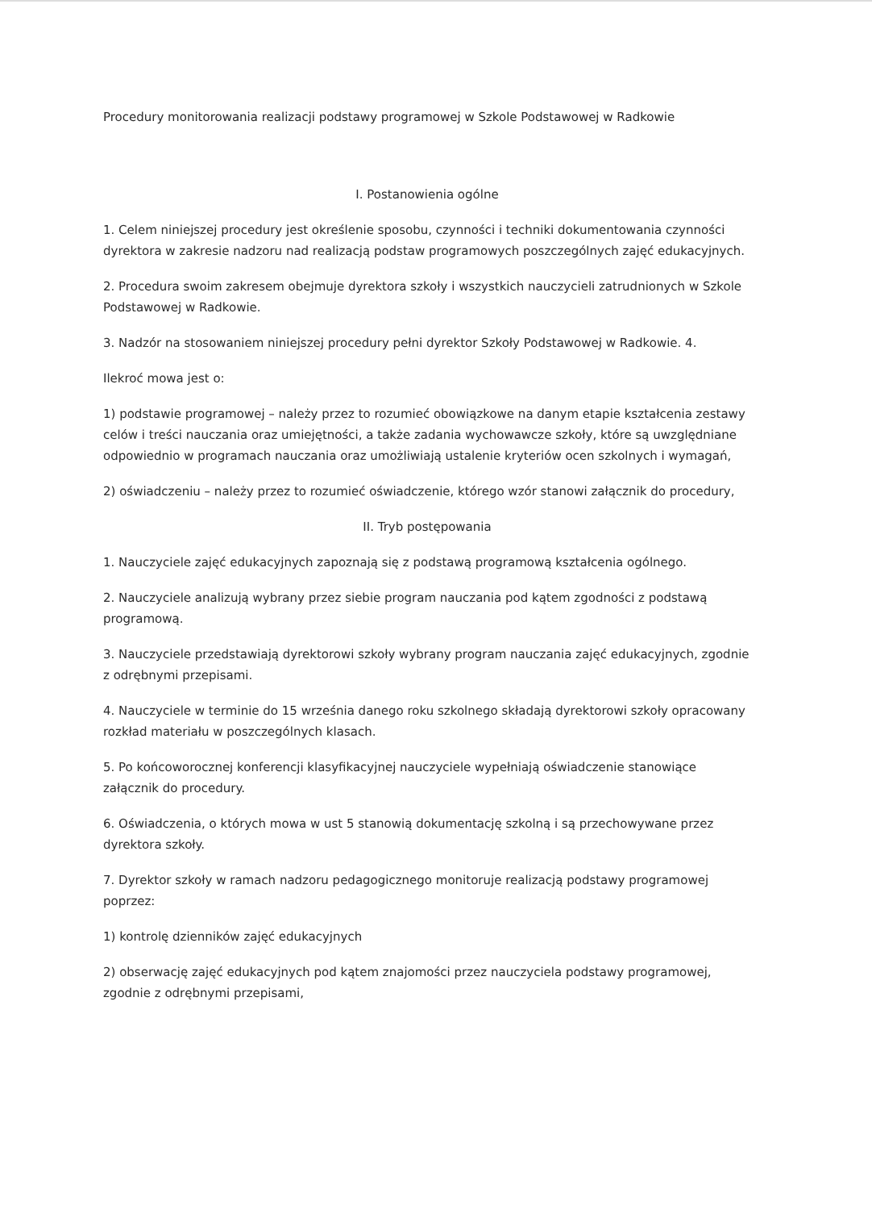Procedury monitorowania realizacji podstawy programowej w Szkole Podstawowej w Radkowie
I. Postanowienia ogólne
1. Celem niniejszej procedury jest określenie sposobu, czynności i techniki dokumentowania czynności dyrektora w zakresie nadzoru nad realizacją podstaw programowych poszczególnych zajęć edukacyjnych.
2. Procedura swoim zakresem obejmuje dyrektora szkoły i wszystkich nauczycieli zatrudnionych w Szkole Podstawowej w Radkowie.
3. Nadzór na stosowaniem niniejszej procedury pełni dyrektor Szkoły Podstawowej w Radkowie. 4.
Ilekroć mowa jest o:
1) podstawie programowej – należy przez to rozumieć obowiązkowe na danym etapie kształcenia zestawy celów i treści nauczania oraz umiejętności, a także zadania wychowawcze szkoły, które są uwzględniane odpowiednio w programach nauczania oraz umożliwiają ustalenie kryteriów ocen szkolnych i wymagań,
2) oświadczeniu – należy przez to rozumieć oświadczenie, którego wzór stanowi załącznik do procedury,
II. Tryb postępowania
1. Nauczyciele zajęć edukacyjnych zapoznają się z podstawą programową kształcenia ogólnego.
2. Nauczyciele analizują wybrany przez siebie program nauczania pod kątem zgodności z podstawą programową.
3. Nauczyciele przedstawiają dyrektorowi szkoły wybrany program nauczania zajęć edukacyjnych, zgodnie z odrębnymi przepisami.
4. Nauczyciele w terminie do 15 września danego roku szkolnego składają dyrektorowi szkoły opracowany rozkład materiału w poszczególnych klasach.
5. Po końcoworocznej konferencji klasyfikacyjnej nauczyciele wypełniają oświadczenie stanowiące załącznik do procedury.
6. Oświadczenia, o których mowa w ust 5 stanowią dokumentację szkolną i są przechowywane przez dyrektora szkoły.
7. Dyrektor szkoły w ramach nadzoru pedagogicznego monitoruje realizacją podstawy programowej poprzez:
1) kontrolę dzienników zajęć edukacyjnych
2) obserwację zajęć edukacyjnych pod kątem znajomości przez nauczyciela podstawy programowej, zgodnie z odrębnymi przepisami,